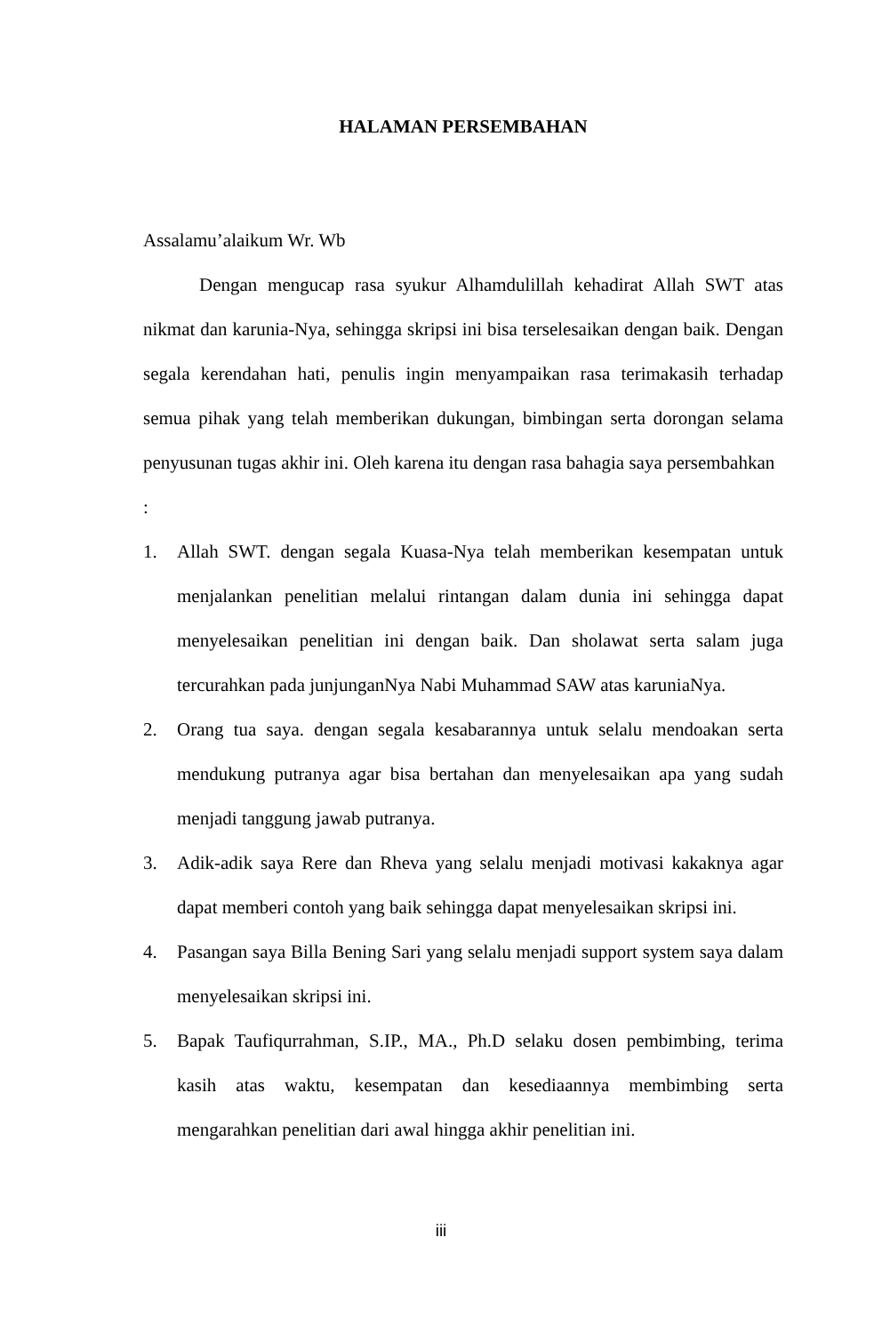HALAMAN PERSEMBAHAN
Assalamu’alaikum Wr. Wb
Dengan mengucap rasa syukur Alhamdulillah kehadirat Allah SWT atas nikmat dan karunia-Nya, sehingga skripsi ini bisa terselesaikan dengan baik. Dengan segala kerendahan hati, penulis ingin menyampaikan rasa terimakasih terhadap semua pihak yang telah memberikan dukungan, bimbingan serta dorongan selama penyusunan tugas akhir ini. Oleh karena itu dengan rasa bahagia saya persembahkan
:
1. Allah SWT. dengan segala Kuasa-Nya telah memberikan kesempatan untuk menjalankan penelitian melalui rintangan dalam dunia ini sehingga dapat menyelesaikan penelitian ini dengan baik. Dan sholawat serta salam juga tercurahkan pada junjunganNya Nabi Muhammad SAW atas karuniaNya.
2. Orang tua saya. dengan segala kesabarannya untuk selalu mendoakan serta mendukung putranya agar bisa bertahan dan menyelesaikan apa yang sudah menjadi tanggung jawab putranya.
3. Adik-adik saya Rere dan Rheva yang selalu menjadi motivasi kakaknya agar dapat memberi contoh yang baik sehingga dapat menyelesaikan skripsi ini.
4. Pasangan saya Billa Bening Sari yang selalu menjadi support system saya dalam menyelesaikan skripsi ini.
5. Bapak Taufiqurrahman, S.IP., MA., Ph.D selaku dosen pembimbing, terima kasih atas waktu, kesempatan dan kesediaannya membimbing serta mengarahkan penelitian dari awal hingga akhir penelitian ini.
iii